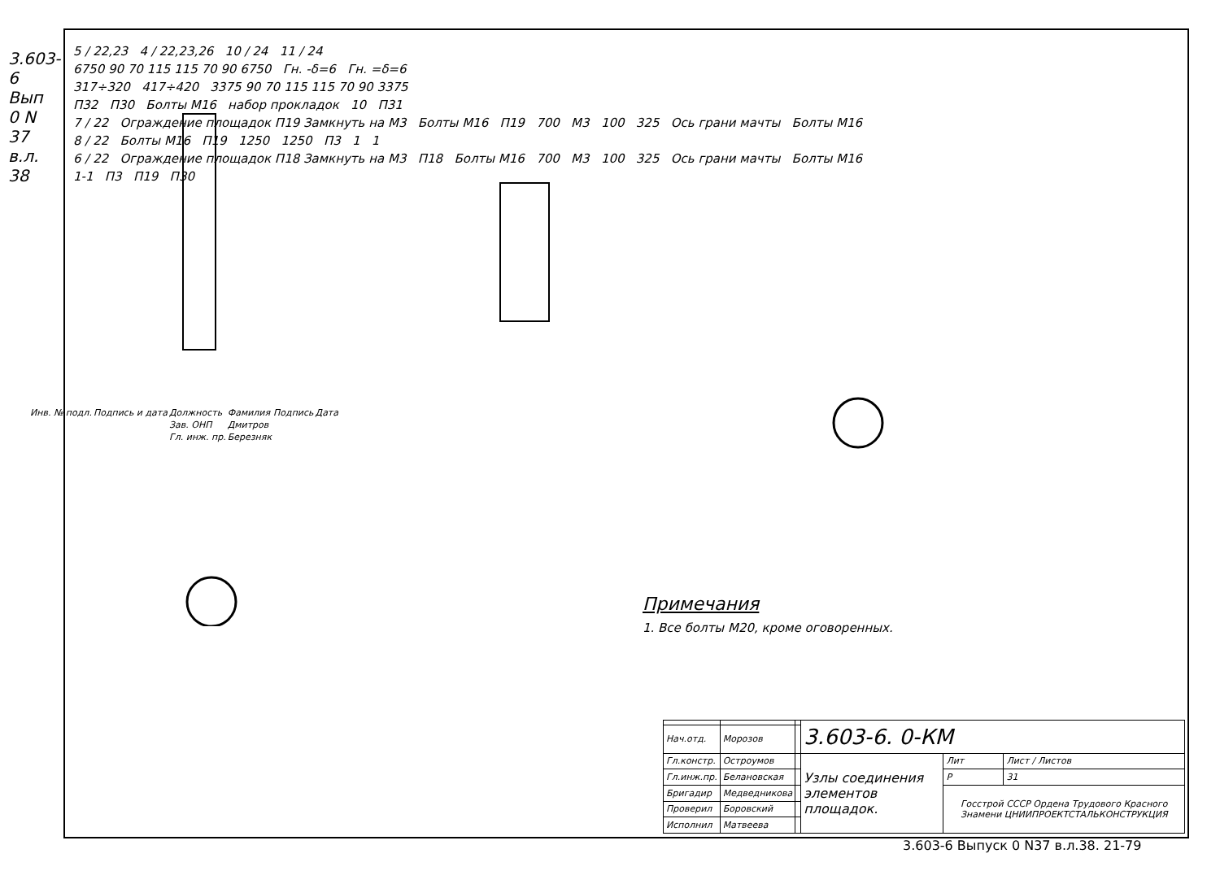3.603-6 Вып 0 N 37 в.л. 38
5 / 22,23 4 / 22,23,26 10 / 24 11 / 24
6750 90 70 115 115 70 90 6750 Гн. -δ=6 Гн. =δ=6
317÷320 417÷420 3375 90 70 115 115 70 90 3375
П32 П30 Болты М16 набор прокладок 10 П31
7 / 22 Ограждение площадок П19 Замкнуть на М3 Болты М16 П19 700 М3 100 325 Ось грани мачты Болты М16
8 / 22 Болты М16 П19 1250 1250 П3 1 1
6 / 22 Ограждение площадок П18 Замкнуть на М3 П18 Болты М16 700 М3 100 325 Ось грани мачты Болты М16
1-1 П3 П19 П30
| Инв. № подл. | Подпись и дата | Должность | Фамилия | Подпись | Дата |
| | | Зав. ОНП | Дмитров | | |
| | | Гл. инж. пр. | Березняк | | |
Примечания
1. Все болты М20, кроме оговоренных.
| | | | 3.603-6. 0-КМ | | |
| Нач.отд. | Морозов | | | | |
| Гл.констр. | Остроумов | | Узлы соединения элементов площадок. | Лит | Лист / Листов |
| Гл.инж.пр. | Белановская | | | Р | 31 |
| Бригадир | Медведникова | | | Госстрой СССР Ордена Трудового Красного Знамени ЦНИИПРОЕКТСТАЛЬКОНСТРУКЦИЯ | |
| Проверил | Боровский | | | | |
| Исполнил | Матвеева | | | | |
3.603-6 Выпуск 0 N37 в.л.38. 21-79